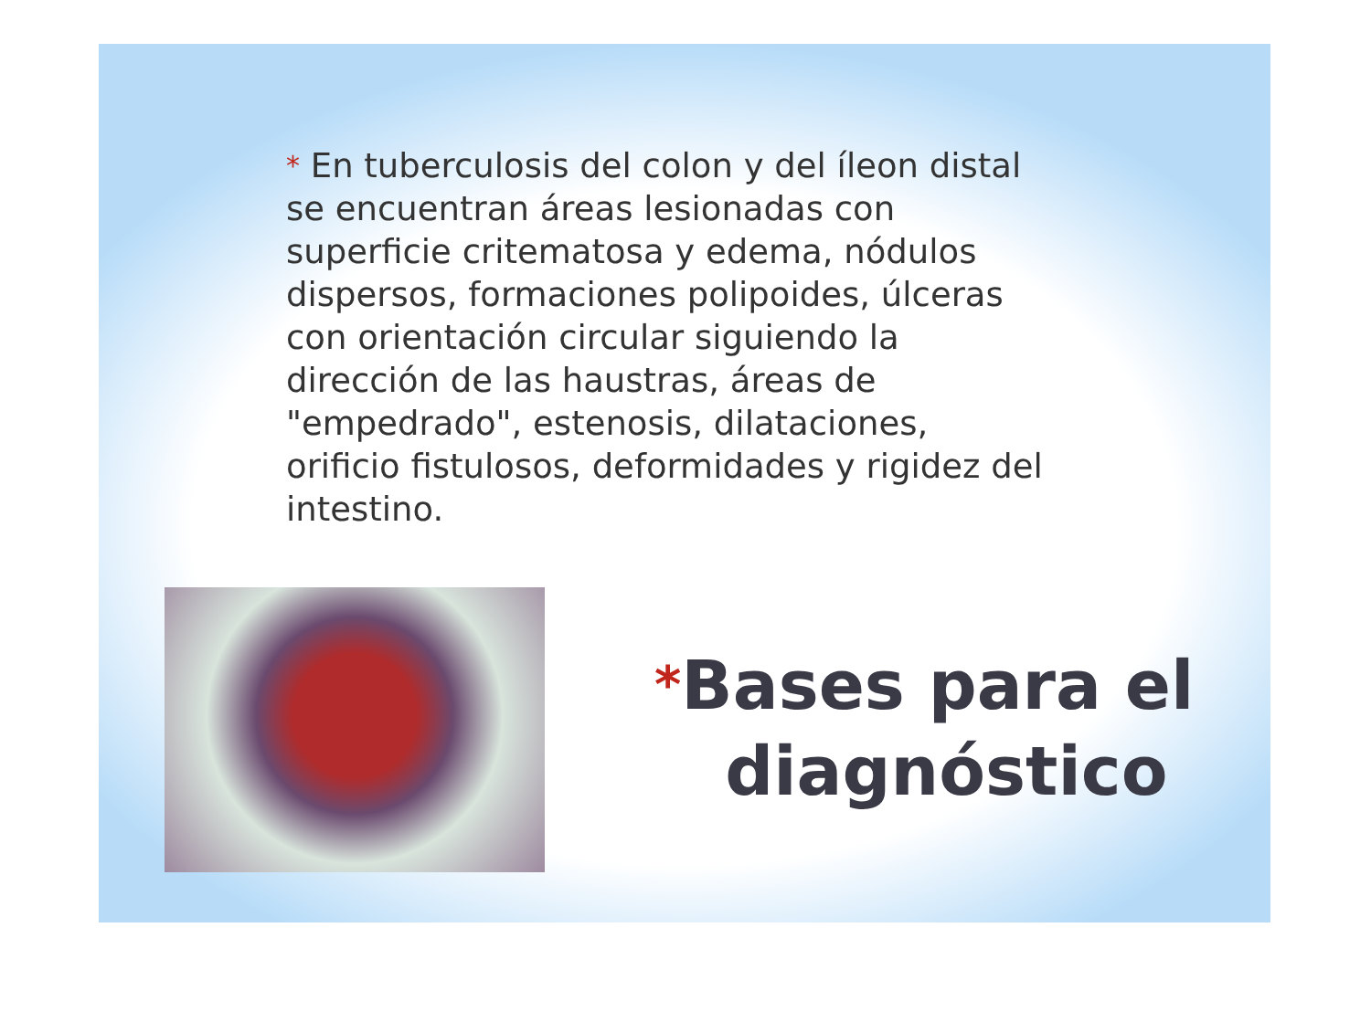* En tuberculosis del colon y del íleon distal se encuentran áreas lesionadas con superficie critematosa y edema, nódulos dispersos, formaciones polipoides, úlceras con orientación circular siguiendo la dirección de las haustras, áreas de "empedrado", estenosis, dilataciones, orificio fistulosos, deformidades y rigidez del intestino.
*Bases para el
diagnóstico